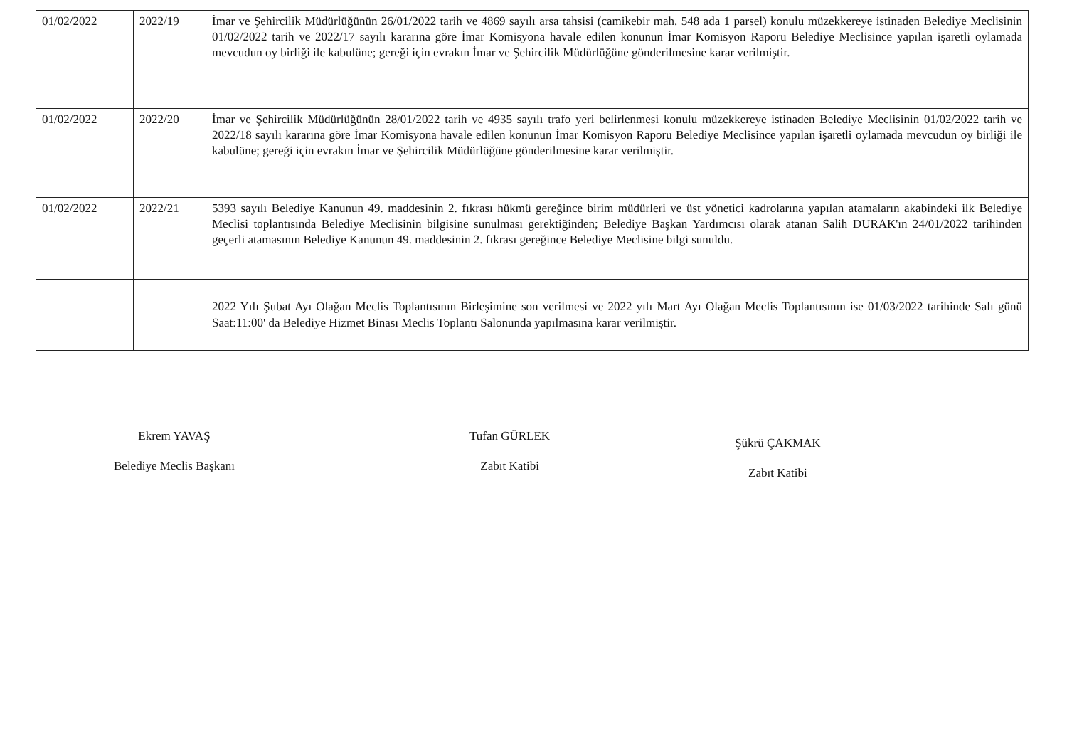| 01/02/2022 | 2022/19 | İmar ve Şehircilik Müdürlüğünün 26/01/2022 tarih ve 4869 sayılı arsa tahsisi (camikebir mah. 548 ada 1 parsel) konulu müzekkereye istinaden Belediye Meclisinin 01/02/2022 tarih ve 2022/17 sayılı kararına göre İmar Komisyona havale edilen konunun İmar Komisyon Raporu Belediye Meclisince yapılan işaretli oylamada mevcudun oy birliği ile kabulüne; gereği için evrakın İmar ve Şehircilik Müdürlüğüne gönderilmesine karar verilmiştir. |
| 01/02/2022 | 2022/20 | İmar ve Şehircilik Müdürlüğünün 28/01/2022 tarih ve 4935 sayılı trafo yeri belirlenmesi konulu müzekkereye istinaden Belediye Meclisinin 01/02/2022 tarih ve 2022/18 sayılı kararına göre İmar Komisyona havale edilen konunun İmar Komisyon Raporu Belediye Meclisince yapılan işaretli oylamada mevcudun oy birliği ile kabulüne; gereği için evrakın İmar ve Şehircilik Müdürlüğüne gönderilmesine karar verilmiştir. |
| 01/02/2022 | 2022/21 | 5393 sayılı Belediye Kanunun 49. maddesinin 2. fıkrası hükmü gereğince birim müdürleri ve üst yönetici kadrolarına yapılan atamaların akabindeki ilk Belediye Meclisi toplantısında Belediye Meclisinin bilgisine sunulması gerektiğinden; Belediye Başkan Yardımcısı olarak atanan Salih DURAK'ın 24/01/2022 tarihinden geçerli atamasının Belediye Kanunun 49. maddesinin 2. fıkrası gereğince Belediye Meclisine bilgi sunuldu. |
| | | 2022 Yılı Şubat Ayı Olağan Meclis Toplantısının Birleşimine son verilmesi ve 2022 yılı Mart Ayı Olağan Meclis Toplantısının ise 01/03/2022 tarihinde Salı günü Saat:11:00' da Belediye Hizmet Binası Meclis Toplantı Salonunda yapılmasına karar verilmiştir. |
Ekrem YAVAŞ
Belediye Meclis Başkanı
Tufan GÜRLEK
Zabıt Katibi
Şükrü ÇAKMAK
Zabıt Katibi